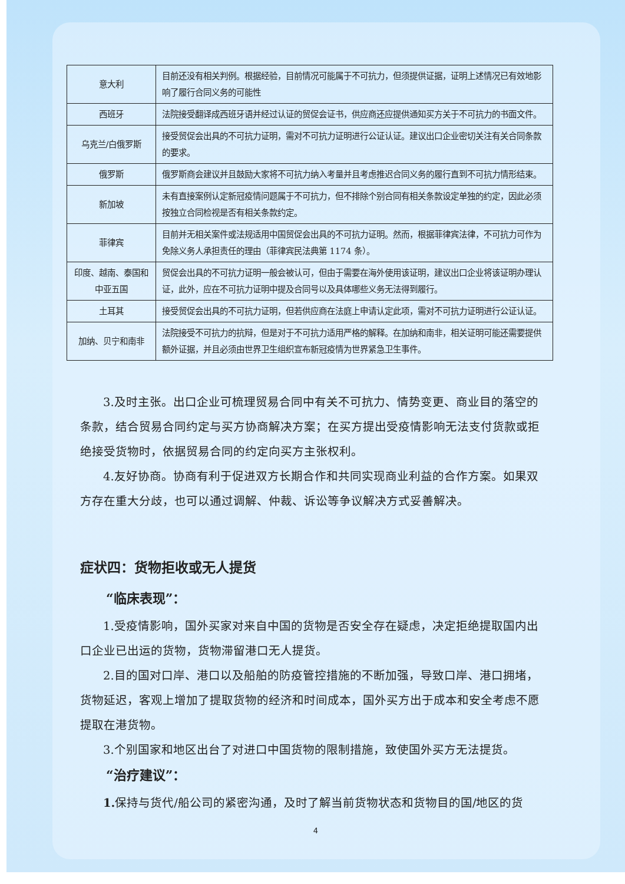| 意大利 | 目前还没有相关判例。根据经验，目前情况可能属于不可抗力，但须提供证据，证明上述情况已有效地影响了履行合同义务的可能性 |
| 西班牙 | 法院接受翻译成西班牙语并经过认证的贸促会证书，供应商还应提供通知买方关于不可抗力的书面文件。 |
| 乌克兰/白俄罗斯 | 接受贸促会出具的不可抗力证明，需对不可抗力证明进行公证认证。建议出口企业密切关注有关合同条款的要求。 |
| 俄罗斯 | 俄罗斯商会建议并且鼓励大家将不可抗力纳入考量并且考虑推迟合同义务的履行直到不可抗力情形结束。 |
| 新加坡 | 未有直接案例认定新冠疫情问题属于不可抗力，但不排除个别合同有相关条款设定单独的约定，因此必须按独立合同检视是否有相关条款约定。 |
| 菲律宾 | 目前并无相关案件或法规适用中国贸促会出具的不可抗力证明。然而，根据菲律宾法律，不可抗力可作为免除义务人承担责任的理由（菲律宾民法典第 1174 条）。 |
| 印度、越南、泰国和中亚五国 | 贸促会出具的不可抗力证明一般会被认可，但由于需要在海外使用该证明，建议出口企业将该证明办理认证，此外，应在不可抗力证明中提及合同号以及具体哪些义务无法得到履行。 |
| 土耳其 | 接受贸促会出具的不可抗力证明，但若供应商在法庭上申请认定此项，需对不可抗力证明进行公证认证。 |
| 加纳、贝宁和南非 | 法院接受不可抗力的抗辩，但是对于不可抗力适用严格的解释。在加纳和南非，相关证明可能还需要提供额外证据，并且必须由世界卫生组织宣布新冠疫情为世界紧急卫生事件。 |
3.及时主张。出口企业可梳理贸易合同中有关不可抗力、情势变更、商业目的落空的条款，结合贸易合同约定与买方协商解决方案；在买方提出受疫情影响无法支付货款或拒绝接受货物时，依据贸易合同的约定向买方主张权利。
4.友好协商。协商有利于促进双方长期合作和共同实现商业利益的合作方案。如果双方存在重大分歧，也可以通过调解、仲裁、诉讼等争议解决方式妥善解决。
症状四：货物拒收或无人提货
“临床表现”：
1.受疫情影响，国外买家对来自中国的货物是否安全存在疑虑，决定拒绝提取国内出口企业已出运的货物，货物滞留港口无人提货。
2.目的国对口岸、港口以及船舶的防疫管控措施的不断加强，导致口岸、港口拥堵，货物延迟，客观上增加了提取货物的经济和时间成本，国外买方出于成本和安全考虑不愿提取在港货物。
3.个别国家和地区出台了对进口中国货物的限制措施，致使国外买方无法提货。
“治疗建议”：
1. 保持与货代/船公司的紧密沟通，及时了解当前货物状态和货物目的国/地区的货
4